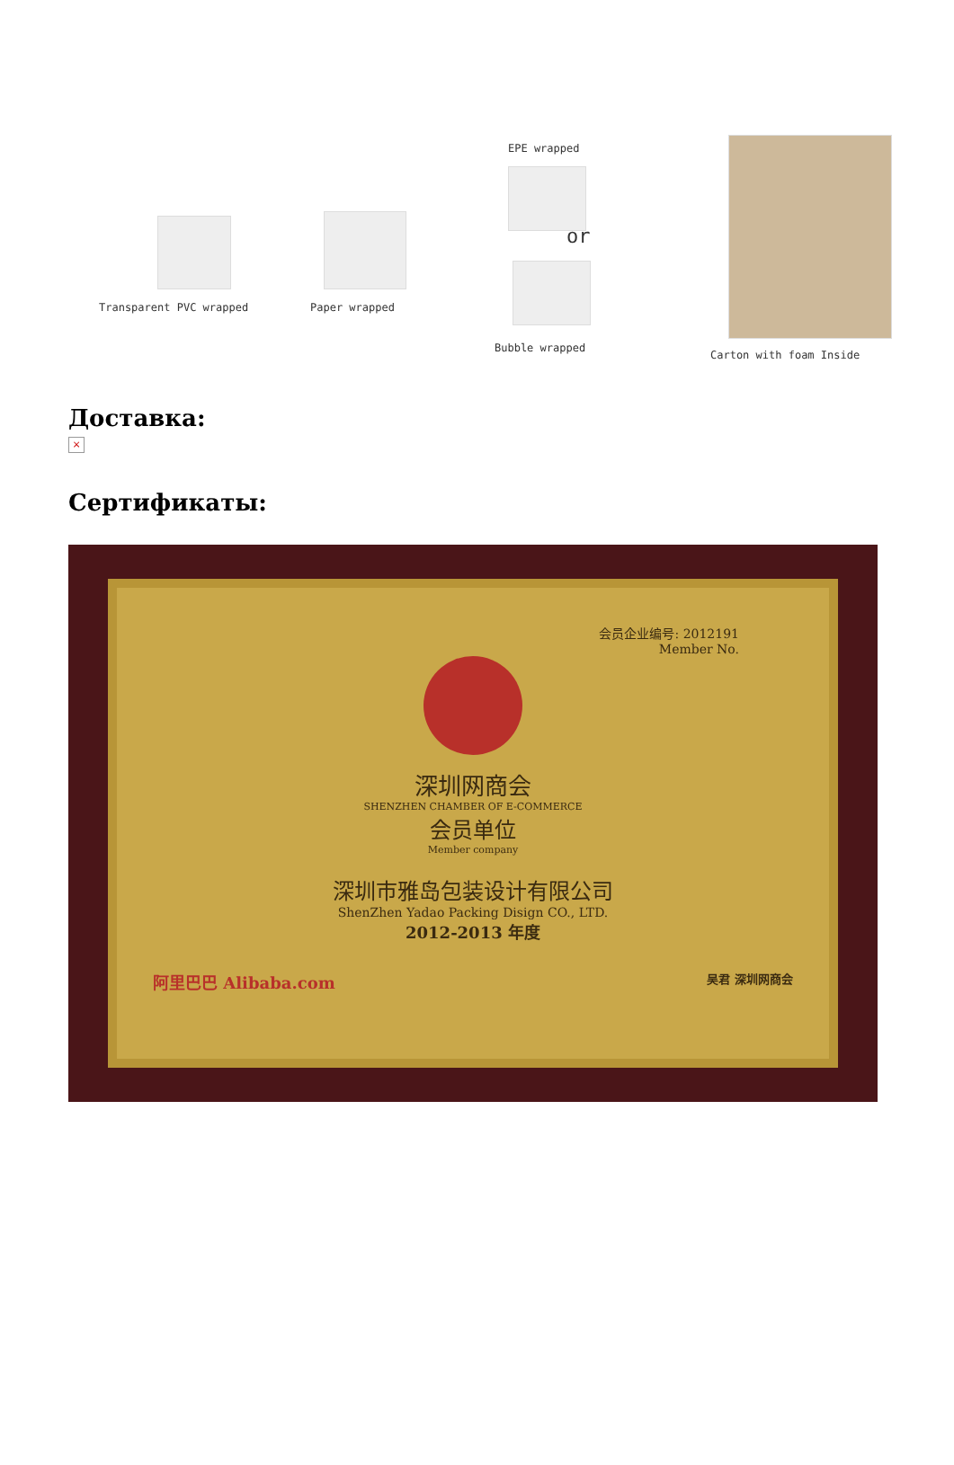Transparent PVC wrapped Paper wrapped
EPE wrapped
or
Bubble wrapped
Carton with foam Inside
Доставка:
×
Сертификаты:
会员企业编号: 2012191
Member No.
深圳网商会
SHENZHEN CHAMBER OF E-COMMERCE
会员单位
Member company
深圳市雅岛包装设计有限公司
ShenZhen Yadao Packing Disign CO., LTD.
2012-2013 年度
阿里巴巴 Alibaba.com 吴君 深圳网商会